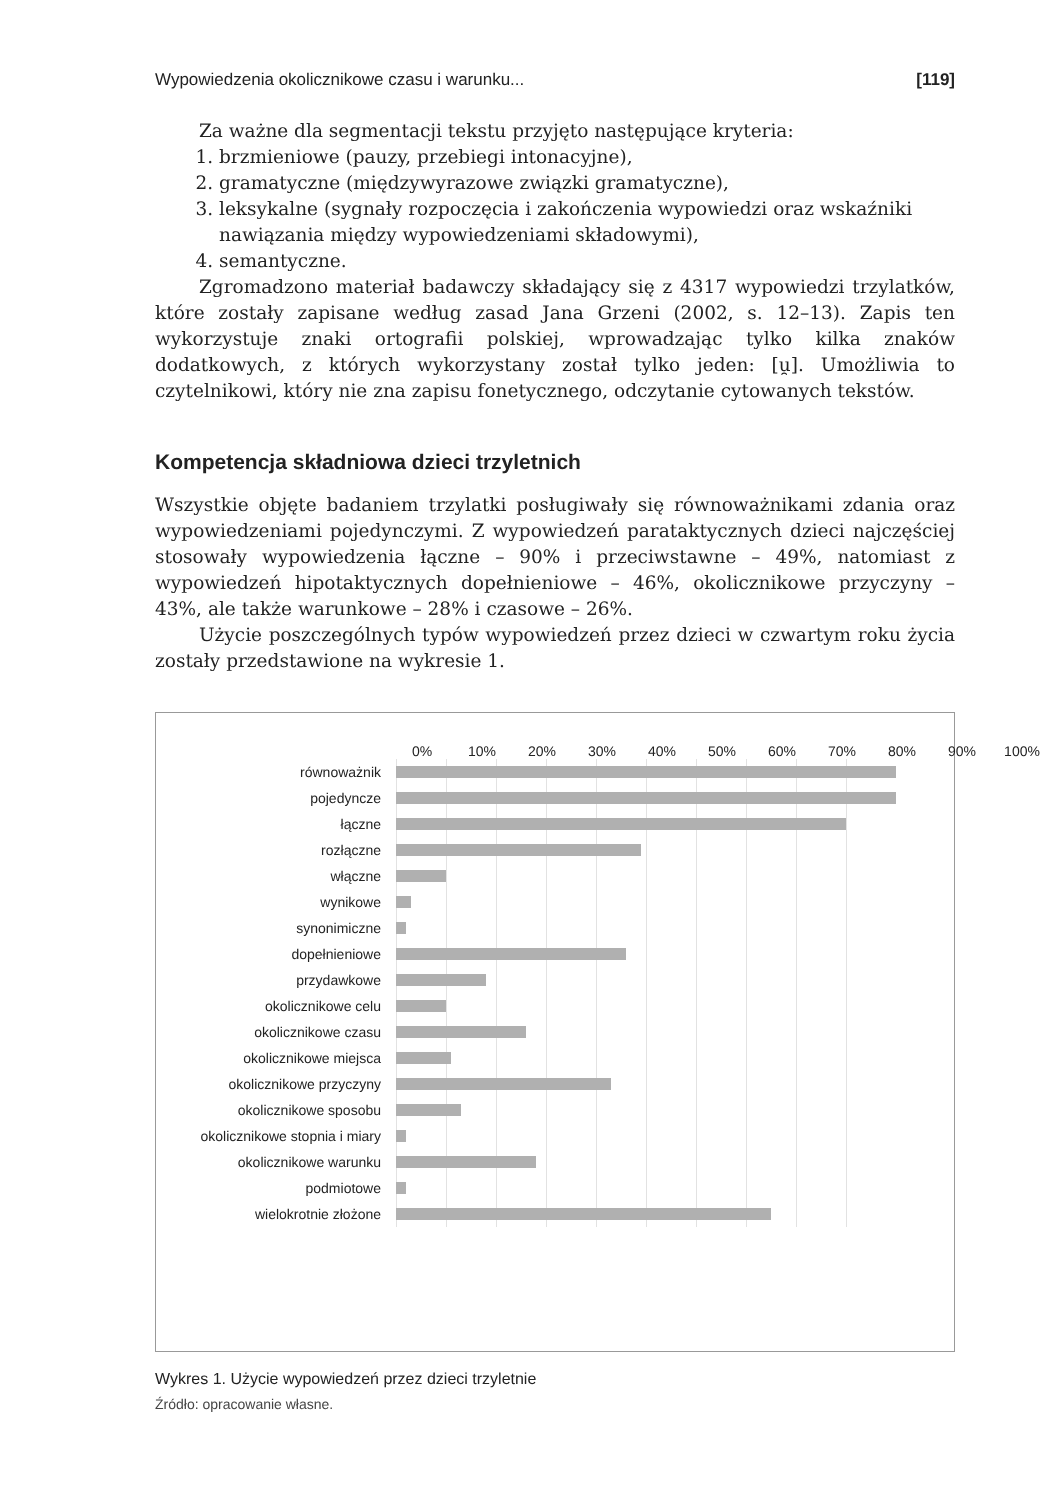Wypowiedzenia okolicznikowe czasu i warunku... [119]
Za ważne dla segmentacji tekstu przyjęto następujące kryteria:
1. brzmieniowe (pauzy, przebiegi intonacyjne),
2. gramatyczne (międzywyrazowe związki gramatyczne),
3. leksykalne (sygnały rozpoczęcia i zakończenia wypowiedzi oraz wskaźniki nawiązania między wypowiedzeniami składowymi),
4. semantyczne.
Zgromadzono materiał badawczy składający się z 4317 wypowiedzi trzylatków, które zostały zapisane według zasad Jana Grzeni (2002, s. 12–13). Zapis ten wykorzystuje znaki ortografii polskiej, wprowadzając tylko kilka znaków dodatkowych, z których wykorzystany został tylko jeden: [u̯]. Umożliwia to czytelnikowi, który nie zna zapisu fonetycznego, odczytanie cytowanych tekstów.
Kompetencja składniowa dzieci trzyletnich
Wszystkie objęte badaniem trzylatki posługiwały się równoważnikami zdania oraz wypowiedzeniami pojedynczymi. Z wypowiedzeń parataktycznych dzieci najczęściej stosowały wypowiedzenia łączne – 90% i przeciwstawne – 49%, natomiast z wypowiedzeń hipotaktycznych dopełnieniowe – 46%, okolicznikowe przyczyny – 43%, ale także warunkowe – 28% i czasowe – 26%.
Użycie poszczególnych typów wypowiedzeń przez dzieci w czwartym roku życia zostały przedstawione na wykresie 1.
0% 10% 20% 30% 40% 50% 60% 70% 80% 90% 100%
równoważnik
pojedyncze
łączne
rozłączne
włączne
wynikowe
synonimiczne
dopełnieniowe
przydawkowe
okolicznikowe celu
okolicznikowe czasu
okolicznikowe miejsca
okolicznikowe przyczyny
okolicznikowe sposobu
okolicznikowe stopnia i miary
okolicznikowe warunku
podmiotowe
wielokrotnie złożone
Wykres 1. Użycie wypowiedzeń przez dzieci trzyletnie
Źródło: opracowanie własne.